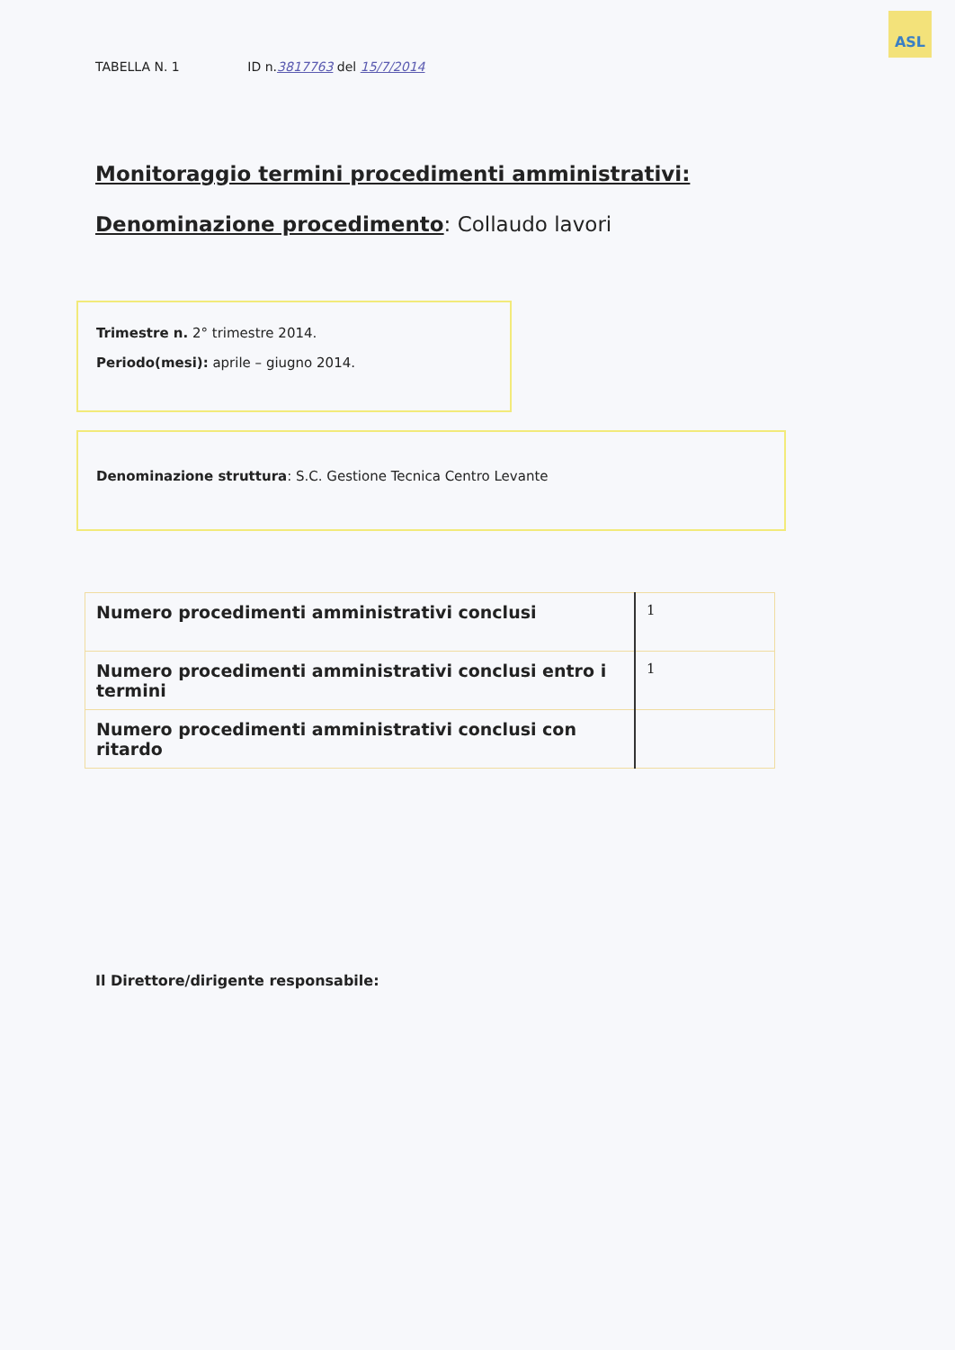ASL
TABELLA N. 1 ID n.3817763 del 15/7/2014
Monitoraggio termini procedimenti amministrativi:
Denominazione procedimento: Collaudo lavori
Trimestre n. 2° trimestre 2014.
Periodo(mesi): aprile – giugno 2014.
Denominazione struttura: S.C. Gestione Tecnica Centro Levante
| Numero procedimenti amministrativi conclusi | 1 |
| Numero procedimenti amministrativi conclusi entro i termini | 1 |
| Numero procedimenti amministrativi conclusi con ritardo | |
Il Direttore/dirigente responsabile: